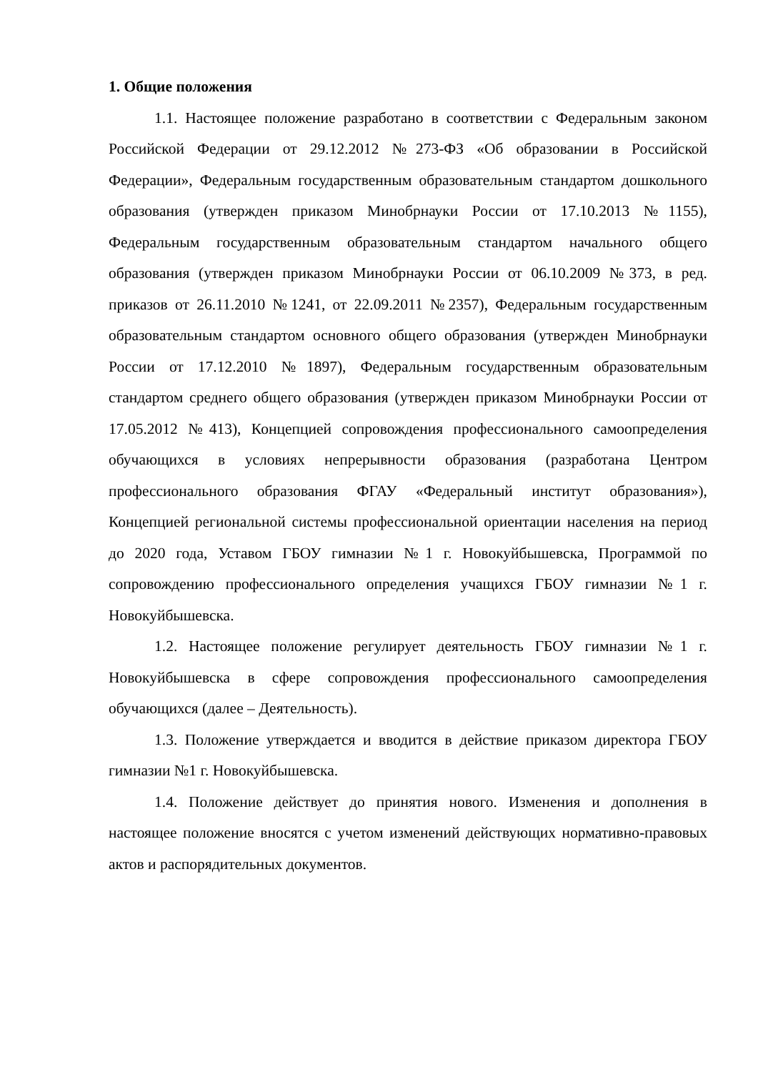1. Общие положения
1.1. Настоящее положение разработано в соответствии с Федеральным законом Российской Федерации от 29.12.2012 №273-ФЗ «Об образовании в Российской Федерации», Федеральным государственным образовательным стандартом дошкольного образования (утвержден приказом Минобрнауки России от 17.10.2013 №1155), Федеральным государственным образовательным стандартом начального общего образования (утвержден приказом Минобрнауки России от 06.10.2009 №373, в ред. приказов от 26.11.2010 №1241, от 22.09.2011 №2357), Федеральным государственным образовательным стандартом основного общего образования (утвержден Минобрнауки России от 17.12.2010 №1897), Федеральным государственным образовательным стандартом среднего общего образования (утвержден приказом Минобрнауки России от 17.05.2012 №413), Концепцией сопровождения профессионального самоопределения обучающихся в условиях непрерывности образования (разработана Центром профессионального образования ФГАУ «Федеральный институт образования»), Концепцией региональной системы профессиональной ориентации населения на период до 2020 года, Уставом ГБОУ гимназии №1 г. Новокуйбышевска, Программой по сопровождению профессионального определения учащихся ГБОУ гимназии №1 г. Новокуйбышевска.
1.2. Настоящее положение регулирует деятельность ГБОУ гимназии №1 г. Новокуйбышевска в сфере сопровождения профессионального самоопределения обучающихся (далее – Деятельность).
1.3. Положение утверждается и вводится в действие приказом директора ГБОУ гимназии №1 г. Новокуйбышевска.
1.4. Положение действует до принятия нового. Изменения и дополнения в настоящее положение вносятся с учетом изменений действующих нормативно-правовых актов и распорядительных документов.